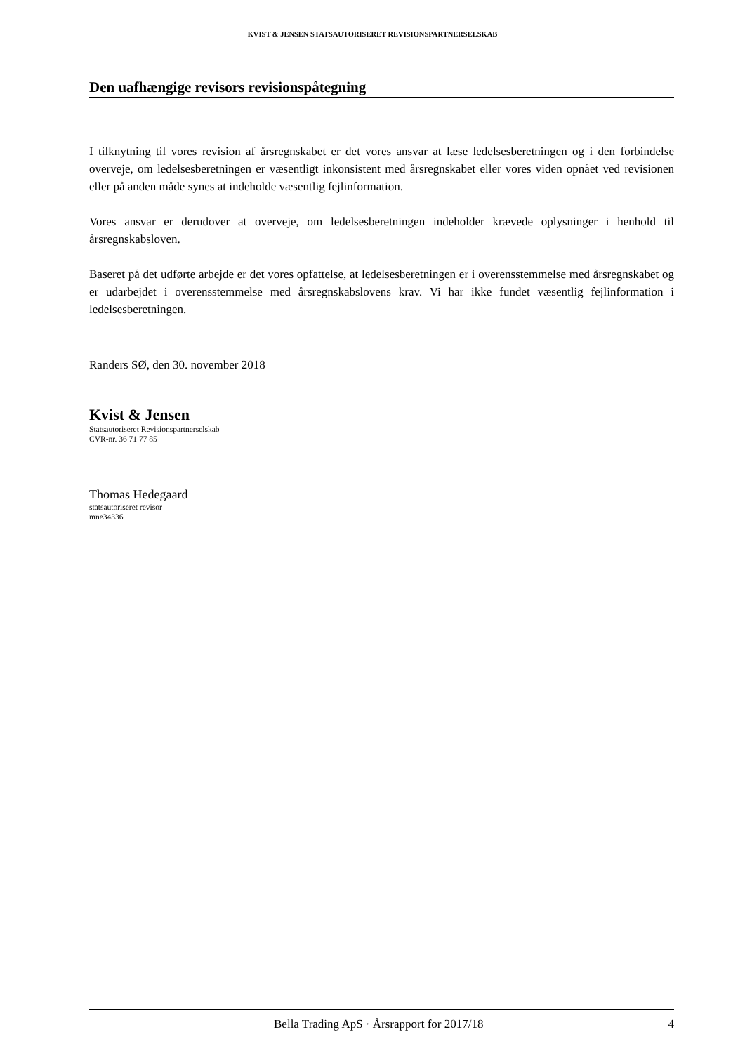KVIST & JENSEN STATSAUTORISERET REVISIONSPARTNERSELSKAB
Den uafhængige revisors revisionspåtegning
I tilknytning til vores revision af årsregnskabet er det vores ansvar at læse ledelsesberetningen og i den forbindelse overveje, om ledelsesberetningen er væsentligt inkonsistent med årsregnskabet eller vores viden opnået ved revisionen eller på anden måde synes at indeholde væsentlig fejlinformation.
Vores ansvar er derudover at overveje, om ledelsesberetningen indeholder krævede oplysninger i henhold til årsregnskabsloven.
Baseret på det udførte arbejde er det vores opfattelse, at ledelsesberetningen er i overensstemmelse med årsregnskabet og er udarbejdet i overensstemmelse med årsregnskabslovens krav. Vi har ikke fundet væsentlig fejlinformation i ledelsesberetningen.
Randers SØ, den 30. november 2018
Kvist & Jensen
Statsautoriseret Revisionspartnerselskab
CVR-nr. 36 71 77 85
Thomas Hedegaard
statsautoriseret revisor
mne34336
Bella Trading ApS · Årsrapport for 2017/18 4